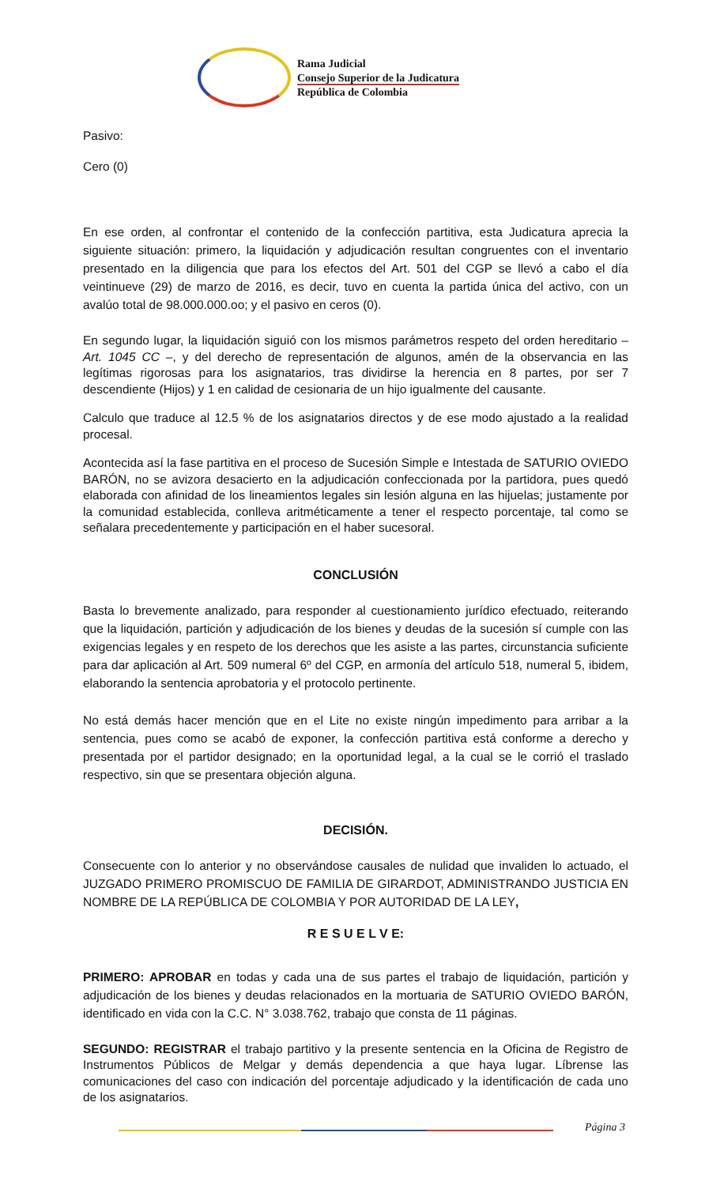Rama Judicial
Consejo Superior de la Judicatura
República de Colombia
Pasivo:
Cero (0)
En ese orden, al confrontar el contenido de la confección partitiva, esta Judicatura aprecia la siguiente situación: primero, la liquidación y adjudicación resultan congruentes con el inventario presentado en la diligencia que para los efectos del Art. 501 del CGP se llevó a cabo el día veintinueve (29) de marzo de 2016, es decir, tuvo en cuenta la partida única del activo, con un avalúo total de 98.000.000.oo; y el pasivo en ceros (0).
En segundo lugar, la liquidación siguió con los mismos parámetros respeto del orden hereditario – Art. 1045 CC –, y del derecho de representación de algunos, amén de la observancia en las legítimas rigorosas para los asignatarios, tras dividirse la herencia en 8 partes, por ser 7 descendiente (Hijos) y 1 en calidad de cesionaria de un hijo igualmente del causante.
Calculo que traduce al 12.5 % de los asignatarios directos y de ese modo ajustado a la realidad procesal.
Acontecida así la fase partitiva en el proceso de Sucesión Simple e Intestada de SATURIO OVIEDO BARÓN, no se avizora desacierto en la adjudicación confeccionada por la partidora, pues quedó elaborada con afinidad de los lineamientos legales sin lesión alguna en las hijuelas; justamente por la comunidad establecida, conlleva aritméticamente a tener el respecto porcentaje, tal como se señalara precedentemente y participación en el haber sucesoral.
CONCLUSIÓN
Basta lo brevemente analizado, para responder al cuestionamiento jurídico efectuado, reiterando que la liquidación, partición y adjudicación de los bienes y deudas de la sucesión sí cumple con las exigencias legales y en respeto de los derechos que les asiste a las partes, circunstancia suficiente para dar aplicación al Art. 509 numeral 6º del CGP, en armonía del artículo 518, numeral 5, ibidem, elaborando la sentencia aprobatoria y el protocolo pertinente.
No está demás hacer mención que en el Lite no existe ningún impedimento para arribar a la sentencia, pues como se acabó de exponer, la confección partitiva está conforme a derecho y presentada por el partidor designado; en la oportunidad legal, a la cual se le corrió el traslado respectivo, sin que se presentara objeción alguna.
DECISIÓN.
Consecuente con lo anterior y no observándose causales de nulidad que invaliden lo actuado, el JUZGADO PRIMERO PROMISCUO DE FAMILIA DE GIRARDOT, ADMINISTRANDO JUSTICIA EN NOMBRE DE LA REPÚBLICA DE COLOMBIA Y POR AUTORIDAD DE LA LEY,
R E S U E L V E:
PRIMERO: APROBAR en todas y cada una de sus partes el trabajo de liquidación, partición y adjudicación de los bienes y deudas relacionados en la mortuaria de SATURIO OVIEDO BARÓN, identificado en vida con la C.C. N° 3.038.762, trabajo que consta de 11 páginas.
SEGUNDO: REGISTRAR el trabajo partitivo y la presente sentencia en la Oficina de Registro de Instrumentos Públicos de Melgar y demás dependencia a que haya lugar. Líbrense las comunicaciones del caso con indicación del porcentaje adjudicado y la identificación de cada uno de los asignatarios.
Página 3